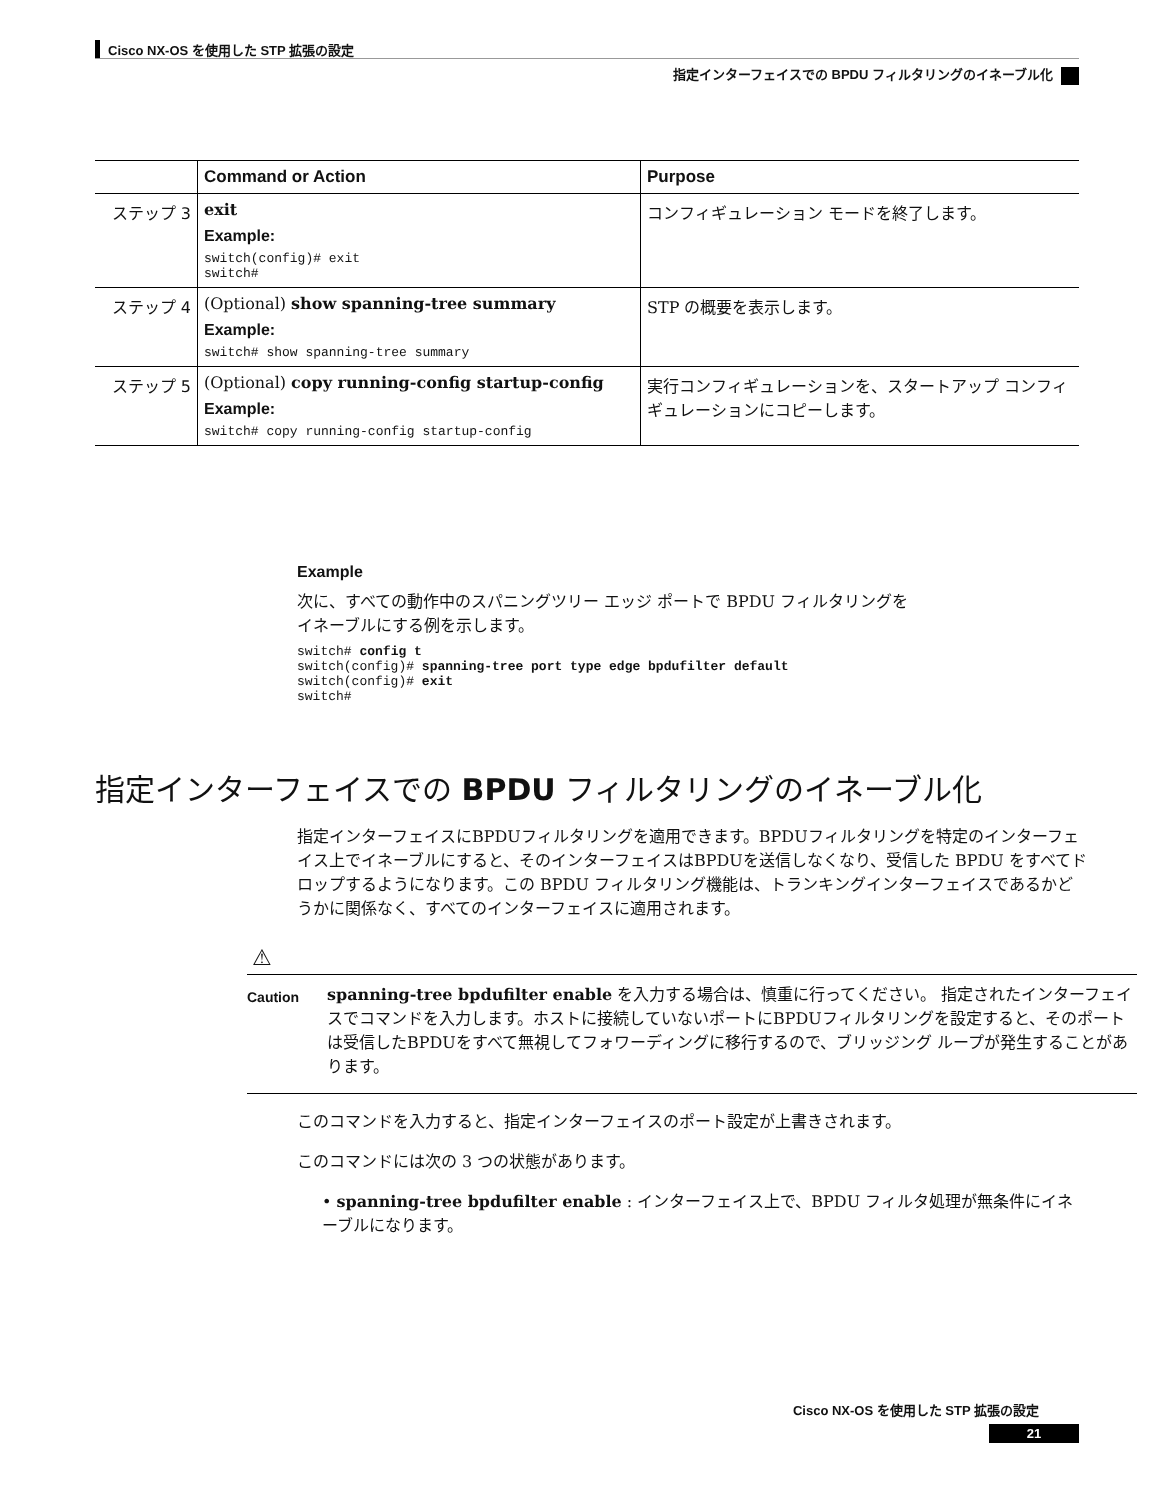Cisco NX-OS を使用した STP 拡張の設定
指定インターフェイスでの BPDU フィルタリングのイネーブル化
| | Command or Action | Purpose |
| --- | --- | --- |
| ステップ 3 | exit Example: switch(config)# exit switch# | コンフィギュレーション モードを終了します。 |
| ステップ 4 | (Optional) show spanning-tree summary Example: switch# show spanning-tree summary | STP の概要を表示します。 |
| ステップ 5 | (Optional) copy running-config startup-config Example: switch# copy running-config startup-config | 実行コンフィギュレーションを、スタートアップ コンフィギュレーションにコピーします。 |
Example
次に、すべての動作中のスパニングツリー エッジ ポートで BPDU フィルタリングを
イネーブルにする例を示します。
switch# config t
switch(config)# spanning-tree port type edge bpdufilter default
switch(config)# exit
switch#
指定インターフェイスでの BPDU フィルタリングのイネーブル化
指定インターフェイスにBPDUフィルタリングを適用できます。BPDUフィルタリングを特定のインターフェイス上でイネーブルにすると、そのインターフェイスはBPDUを送信しなくなり、受信した BPDU をすべてドロップするようになります。この BPDU フィルタリング機能は、トランキングインターフェイスであるかどうかに関係なく、すべてのインターフェイスに適用されます。
⚠
Caution
spanning-tree bpdufilter enable を入力する場合は、慎重に行ってください。 指定されたインターフェイスでコマンドを入力します。ホストに接続していないポートにBPDUフィルタリングを設定すると、そのポートは受信したBPDUをすべて無視してフォワーディングに移行するので、ブリッジング ループが発生することがあります。
このコマンドを入力すると、指定インターフェイスのポート設定が上書きされます。
このコマンドには次の 3 つの状態があります。
• spanning-tree bpdufilter enable : インターフェイス上で、BPDU フィルタ処理が無条件にイネーブルになります。
Cisco NX-OS を使用した STP 拡張の設定
21